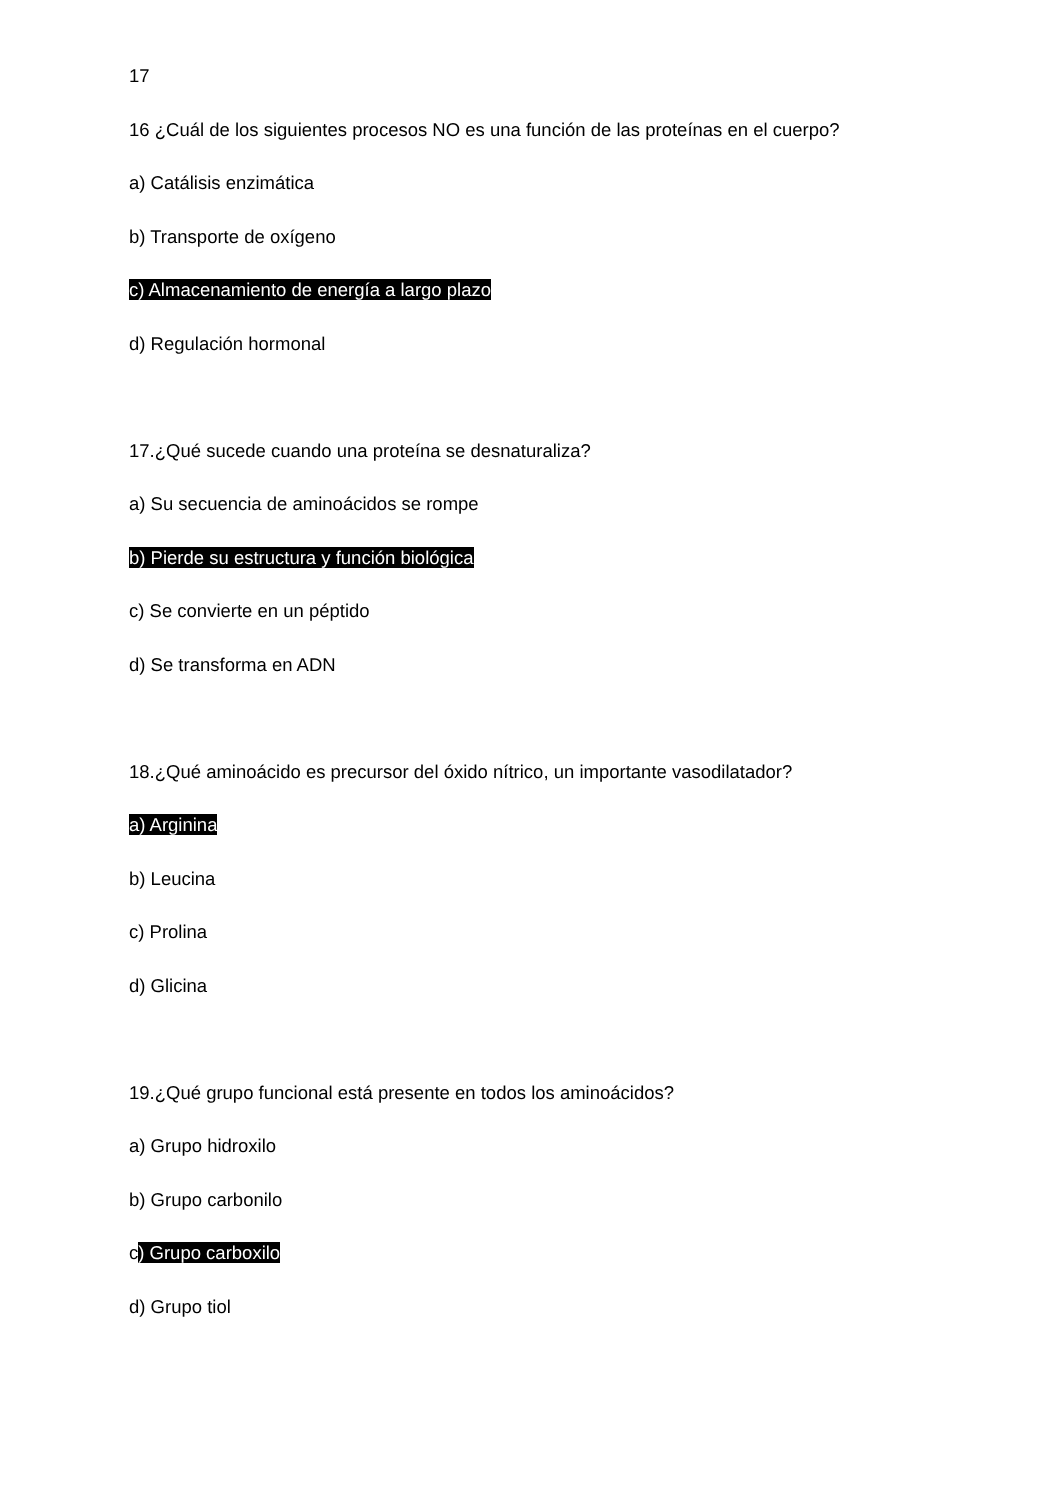17
16 ¿Cuál de los siguientes procesos NO es una función de las proteínas en el cuerpo?
a) Catálisis enzimática
b) Transporte de oxígeno
c) Almacenamiento de energía a largo plazo
d) Regulación hormonal
17.¿Qué sucede cuando una proteína se desnaturaliza?
a) Su secuencia de aminoácidos se rompe
b) Pierde su estructura y función biológica
c) Se convierte en un péptido
d) Se transforma en ADN
18.¿Qué aminoácido es precursor del óxido nítrico, un importante vasodilatador?
a) Arginina
b) Leucina
c) Prolina
d) Glicina
19.¿Qué grupo funcional está presente en todos los aminoácidos?
a) Grupo hidroxilo
b) Grupo carbonilo
c) Grupo carboxilo
d) Grupo tiol